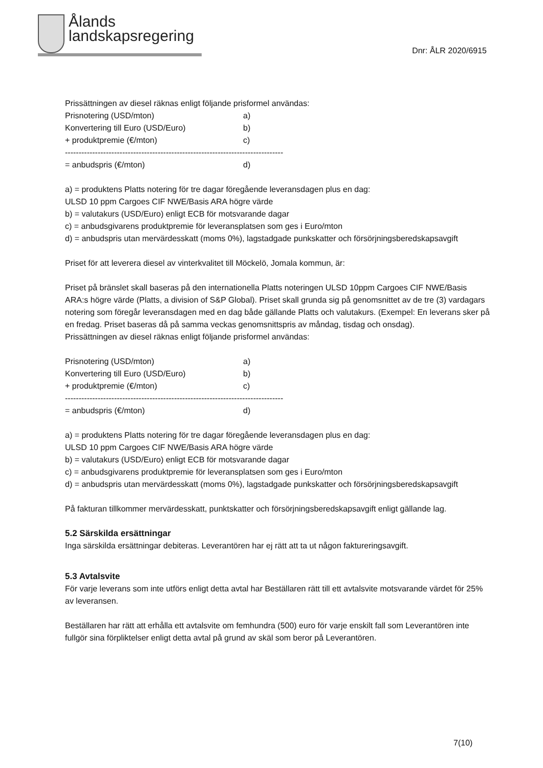Ålands
landskapsregering
Dnr: ÅLR 2020/6915
Prissättningen av diesel räknas enligt följande prisformel användas:
Prisnotering (USD/mton) a)
Konvertering till Euro (USD/Euro) b)
+ produktpremie (€/mton) c)
--------------------------------------------------------------------------------
= anbudspris (€/mton) d)
a) = produktens Platts notering för tre dagar föregående leveransdagen plus en dag:
ULSD 10 ppm Cargoes CIF NWE/Basis ARA högre värde
b) = valutakurs (USD/Euro) enligt ECB för motsvarande dagar
c) = anbudsgivarens produktpremie för leveransplatsen som ges i Euro/mton
d) = anbudspris utan mervärdesskatt (moms 0%), lagstadgade punkskatter och försörjningsberedskapsavgift
Priset för att leverera diesel av vinterkvalitet till Möckelö, Jomala kommun, är:
Priset på bränslet skall baseras på den internationella Platts noteringen ULSD 10ppm Cargoes CIF NWE/Basis ARA:s högre värde (Platts, a division of S&P Global). Priset skall grunda sig på genomsnittet av de tre (3) vardagars notering som föregår leveransdagen med en dag både gällande Platts och valutakurs. (Exempel: En leverans sker på en fredag. Priset baseras då på samma veckas genomsnittspris av måndag, tisdag och onsdag).
Prissättningen av diesel räknas enligt följande prisformel användas:
Prisnotering (USD/mton) a)
Konvertering till Euro (USD/Euro) b)
+ produktpremie (€/mton) c)
--------------------------------------------------------------------------------
= anbudspris (€/mton) d)
a) = produktens Platts notering för tre dagar föregående leveransdagen plus en dag:
ULSD 10 ppm Cargoes CIF NWE/Basis ARA högre värde
b) = valutakurs (USD/Euro) enligt ECB för motsvarande dagar
c) = anbudsgivarens produktpremie för leveransplatsen som ges i Euro/mton
d) = anbudspris utan mervärdesskatt (moms 0%), lagstadgade punkskatter och försörjningsberedskapsavgift
På fakturan tillkommer mervärdesskatt, punktskatter och försörjningsberedskapsavgift enligt gällande lag.
5.2 Särskilda ersättningar
Inga särskilda ersättningar debiteras. Leverantören har ej rätt att ta ut någon faktureringsavgift.
5.3 Avtalsvite
För varje leverans som inte utförs enligt detta avtal har Beställaren rätt till ett avtalsvite motsvarande värdet för 25% av leveransen.
Beställaren har rätt att erhålla ett avtalsvite om femhundra (500) euro för varje enskilt fall som Leverantören inte fullgör sina förpliktelser enligt detta avtal på grund av skäl som beror på Leverantören.
7(10)